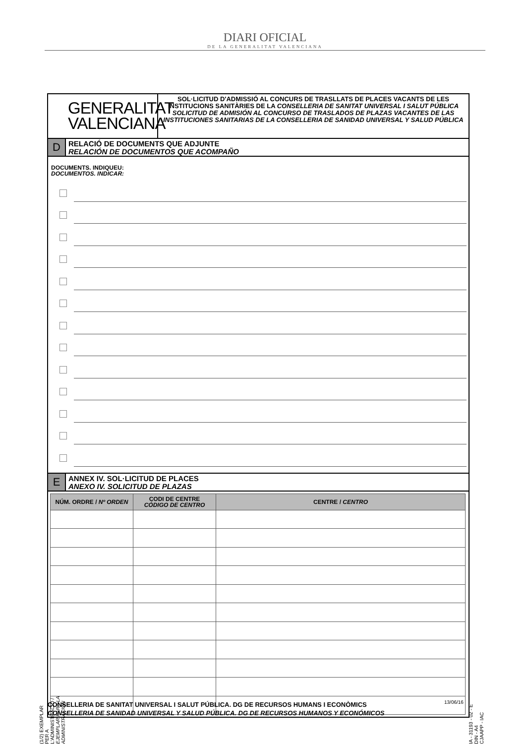DIARI OFICIAL
DE LA GENERALITAT VALENCIANA
GENERALITAT
VALENCIANA
SOL·LICITUD D'ADMISSIÓ AL CONCURS DE TRASLLATS DE PLACES VACANTS DE LES INSTITUCIONS SANITÀRIES DE LA CONSELLERIA DE SANITAT UNIVERSAL I SALUT PÚBLICA
SOLICITUD DE ADMISIÓN AL CONCURSO DE TRASLADOS DE PLAZAS VACANTES DE LAS INSTITUCIONES SANITARIAS DE LA CONSELLERIA DE SANIDAD UNIVERSAL Y SALUD PÚBLICA
D
RELACIÓ DE DOCUMENTS QUE ADJUNTE
RELACIÓN DE DOCUMENTOS QUE ACOMPAÑO
DOCUMENTS. INDIQUEU:
DOCUMENTOS. INDICAR:
E
ANNEX IV. SOL·LICITUD DE PLACES
ANEXO IV. SOLICITUD DE PLAZAS
| NÚM. ORDRE / Nº ORDEN | CODI DE CENTRE CÓDIGO DE CENTRO | CENTRE / CENTRO |
| --- | --- | --- |
(1/2) EXEMPLAR PER A L'ADMINISTRACIÓ / EJEMPLAR PARA LA ADMINISTRACIÓN
IA - 31193 - 02 - E DIN - A4 CJAAPP - IAC
CONSELLERIA DE SANITAT UNIVERSAL I SALUT PÚBLICA. DG DE RECURSOS HUMANS I ECONÒMICS
CONSELLERIA DE SANIDAD UNIVERSAL Y SALUD PÚBLICA. DG DE RECURSOS HUMANOS Y ECONÓMICOS
13/06/16